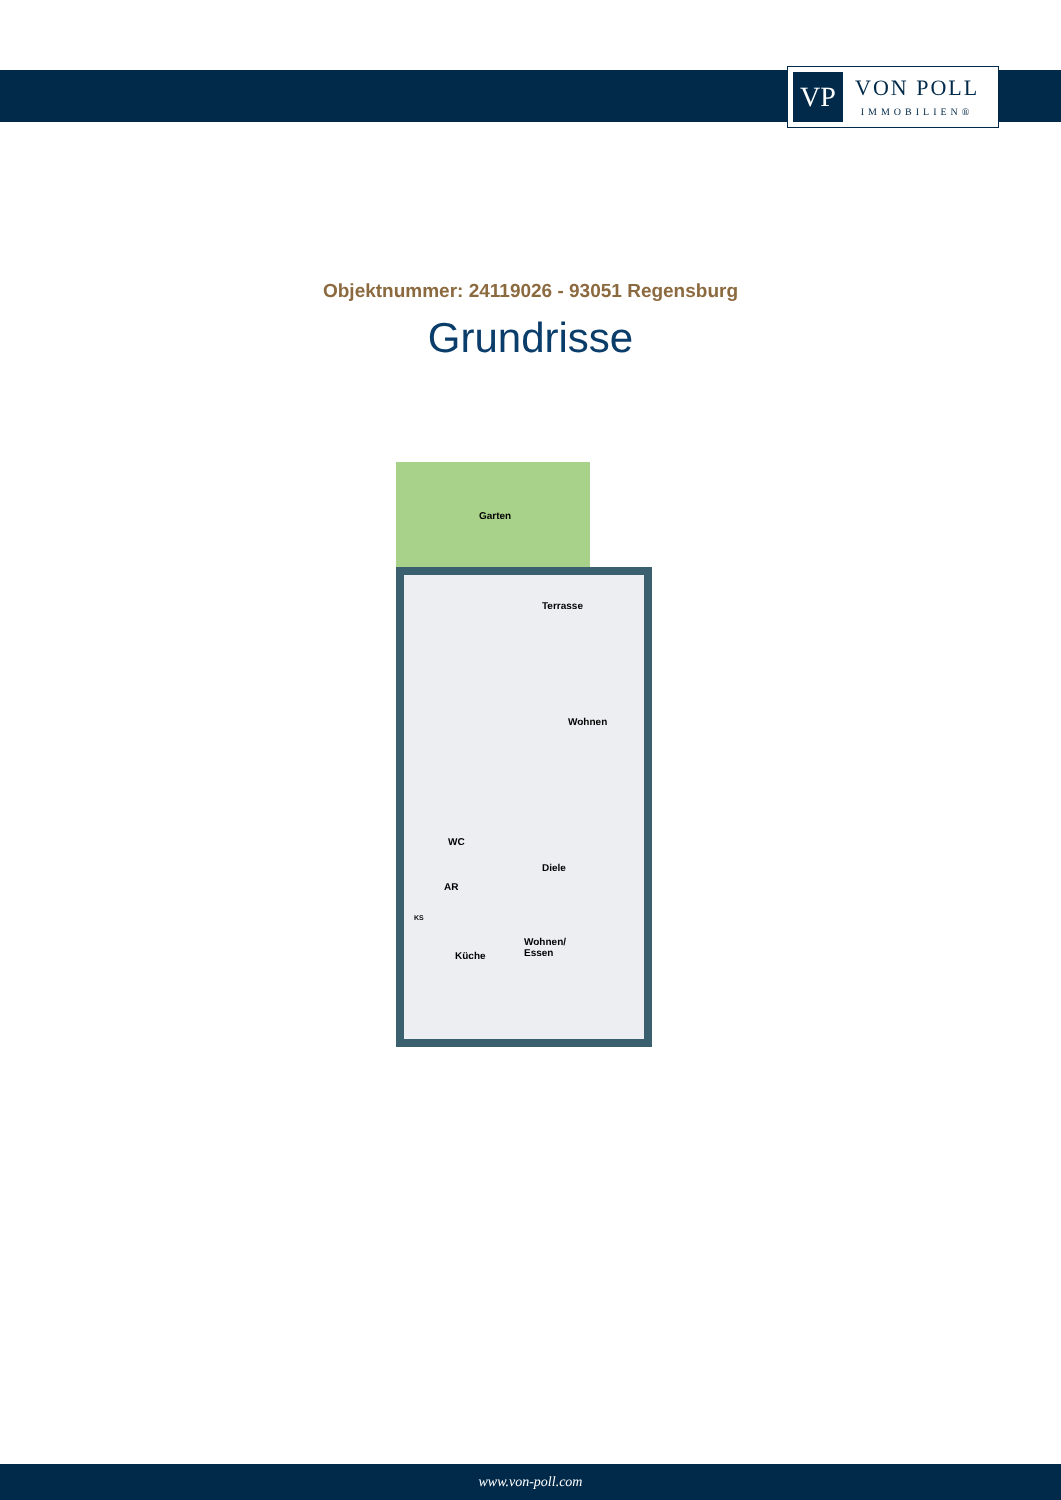VP
VON POLL
IMMOBILIEN®
Objektnummer: 24119026 - 93051 Regensburg
Grundrisse
Garten
Terrasse
Wohnen
WC
Diele
AR
KS
Wohnen/
Essen
Küche
www.von-poll.com